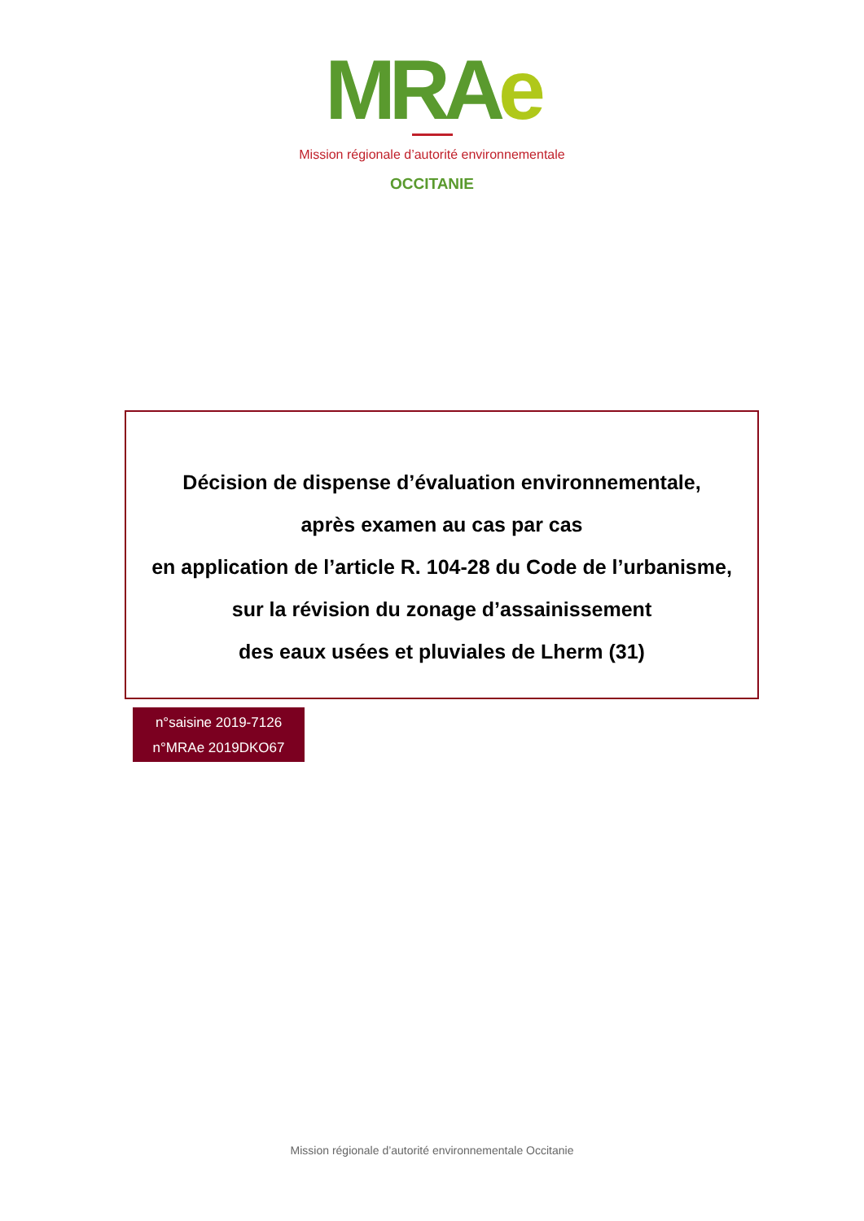MRAe
Mission régionale d’autorité environnementale
OCCITANIE
Décision de dispense d’évaluation environnementale,
après examen au cas par cas
en application de l’article R. 104-28 du Code de l’urbanisme,
sur la révision du zonage d’assainissement
des eaux usées et pluviales de Lherm (31)
n°saisine 2019-7126
n°MRAe 2019DKO67
Mission régionale d’autorité environnementale Occitanie